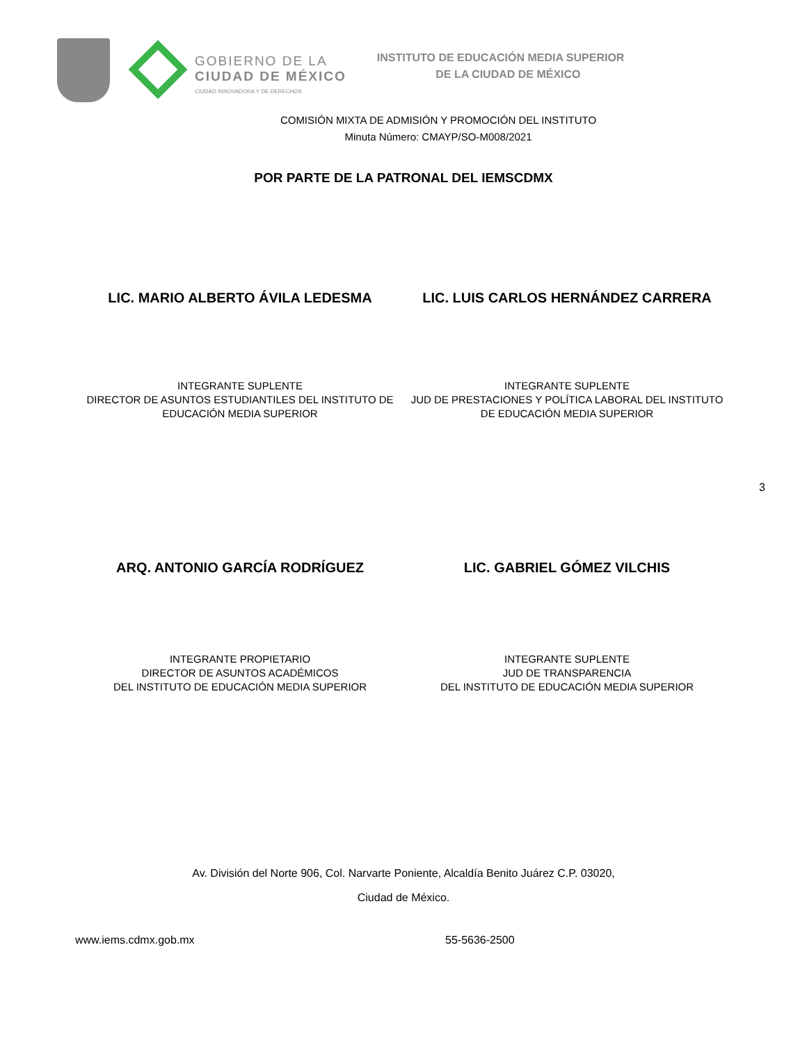GOBIERNO DE LA
CIUDAD DE MÉXICO
CIUDAD INNOVADORA Y DE DERECHOS
INSTITUTO DE EDUCACIÓN MEDIA SUPERIOR
DE LA CIUDAD DE MÉXICO
COMISIÓN MIXTA DE ADMISIÓN Y PROMOCIÓN DEL INSTITUTO
Minuta Número: CMAYP/SO-M008/2021
POR PARTE DE LA PATRONAL DEL IEMSCDMX
LIC. MARIO ALBERTO ÁVILA LEDESMA LIC. LUIS CARLOS HERNÁNDEZ CARRERA
INTEGRANTE SUPLENTE
DIRECTOR DE ASUNTOS ESTUDIANTILES DEL INSTITUTO DE EDUCACIÓN MEDIA SUPERIOR
INTEGRANTE SUPLENTE
JUD DE PRESTACIONES Y POLÍTICA LABORAL DEL INSTITUTO DE EDUCACIÓN MEDIA SUPERIOR
3
ARQ. ANTONIO GARCÍA RODRÍGUEZ LIC. GABRIEL GÓMEZ VILCHIS
INTEGRANTE PROPIETARIO
DIRECTOR DE ASUNTOS ACADÉMICOS
DEL INSTITUTO DE EDUCACIÓN MEDIA SUPERIOR
INTEGRANTE SUPLENTE
JUD DE TRANSPARENCIA
DEL INSTITUTO DE EDUCACIÓN MEDIA SUPERIOR
Av. División del Norte 906, Col. Narvarte Poniente, Alcaldía Benito Juárez C.P. 03020,
Ciudad de México.
www.iems.cdmx.gob.mx 55-5636-2500